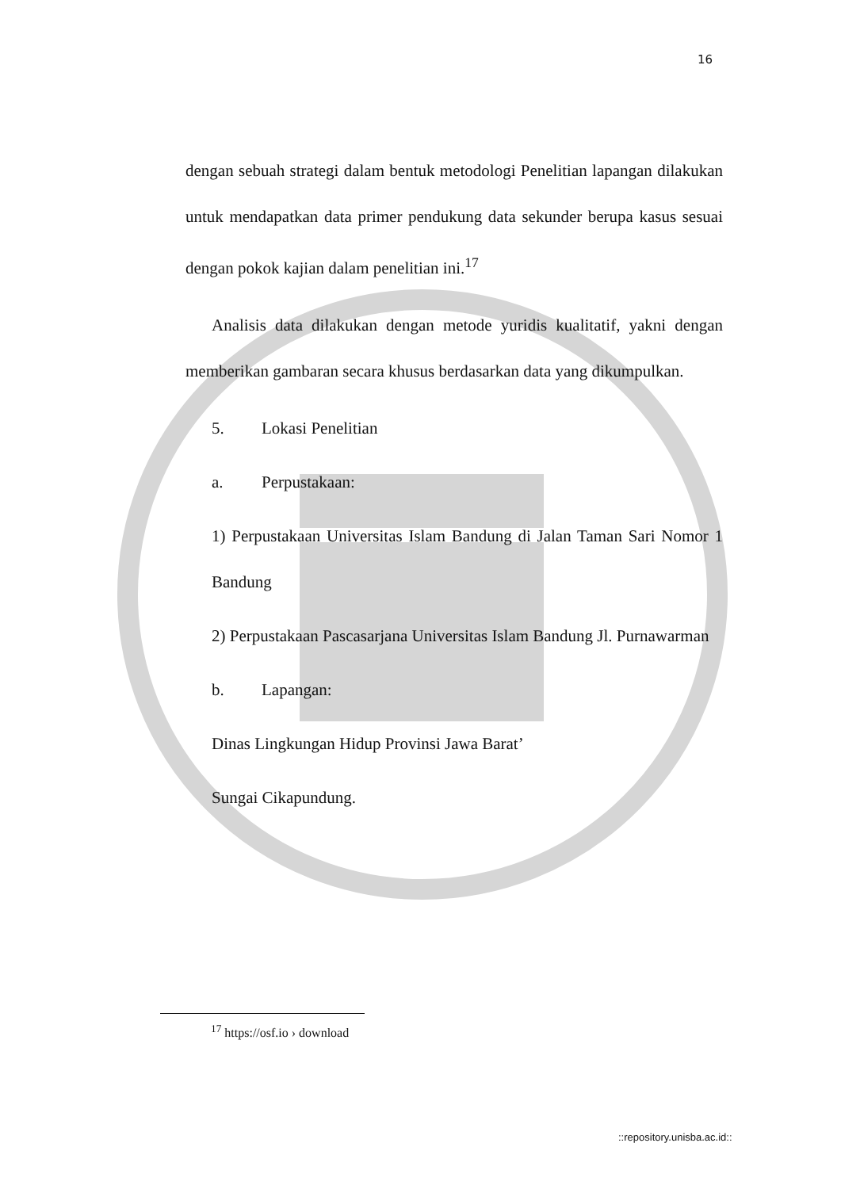16
dengan sebuah strategi dalam bentuk metodologi Penelitian lapangan dilakukan untuk mendapatkan data primer pendukung data sekunder berupa kasus sesuai dengan pokok kajian dalam penelitian ini.<sup>17</sup>
Analisis data dilakukan dengan metode yuridis kualitatif, yakni dengan memberikan gambaran secara khusus berdasarkan data yang dikumpulkan.
5. Lokasi Penelitian
a. Perpustakaan:
1) Perpustakaan Universitas Islam Bandung di Jalan Taman Sari Nomor 1 Bandung
2) Perpustakaan Pascasarjana Universitas Islam Bandung Jl. Purnawarman
b. Lapangan:
Dinas Lingkungan Hidup Provinsi Jawa Barat’
Sungai Cikapundung.
<sup>17</sup> https://osf.io › download
::repository.unisba.ac.id::